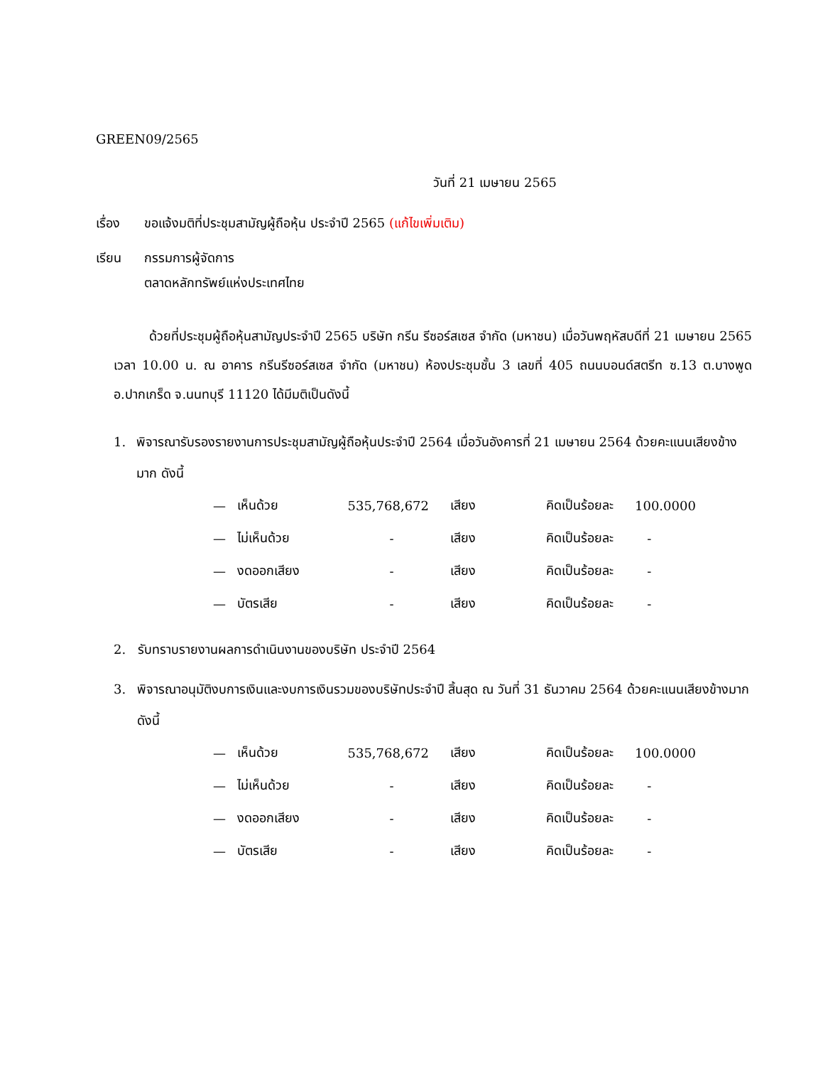GREEN09/2565
วันที่ 21 เมษายน 2565
เรื่อง ขอแจ้งมติที่ประชุมสามัญผู้ถือหุ้น ประจำปี 2565 (แก้ไขเพิ่มเติม)
เรียน กรรมการผู้จัดการ
ตลาดหลักทรัพย์แห่งประเทศไทย
ด้วยที่ประชุมผู้ถือหุ้นสามัญประจำปี 2565 บริษัท กรีน รีซอร์สเซส จำกัด (มหาชน) เมื่อวันพฤหัสบดีที่ 21 เมษายน 2565 เวลา 10.00 น. ณ อาคาร กรีนรีซอร์สเซส จำกัด (มหาชน) ห้องประชุมชั้น 3 เลขที่ 405 ถนนบอนด์สตรีท ซ.13 ต.บางพูด อ.ปากเกร็ด จ.นนทบุรี 11120 ได้มีมติเป็นดังนี้
1. พิจารณารับรองรายงานการประชุมสามัญผู้ถือหุ้นประจำปี 2564 เมื่อวันอังคารที่ 21 เมษายน 2564 ด้วยคะแนนเสียงข้างมาก ดังนี้
| — | เห็นด้วย | 535,768,672 | เสียง | คิดเป็นร้อยละ | 100.0000 |
| — | ไม่เห็นด้วย | - | เสียง | คิดเป็นร้อยละ | - |
| — | งดออกเสียง | - | เสียง | คิดเป็นร้อยละ | - |
| — | บัตรเสีย | - | เสียง | คิดเป็นร้อยละ | - |
2. รับทราบรายงานผลการดำเนินงานของบริษัท ประจำปี 2564
3. พิจารณาอนุมัติงบการเงินและงบการเงินรวมของบริษัทประจำปี สิ้นสุด ณ วันที่ 31 ธันวาคม 2564 ด้วยคะแนนเสียงข้างมาก ดังนี้
| — | เห็นด้วย | 535,768,672 | เสียง | คิดเป็นร้อยละ | 100.0000 |
| — | ไม่เห็นด้วย | - | เสียง | คิดเป็นร้อยละ | - |
| — | งดออกเสียง | - | เสียง | คิดเป็นร้อยละ | - |
| — | บัตรเสีย | - | เสียง | คิดเป็นร้อยละ | - |